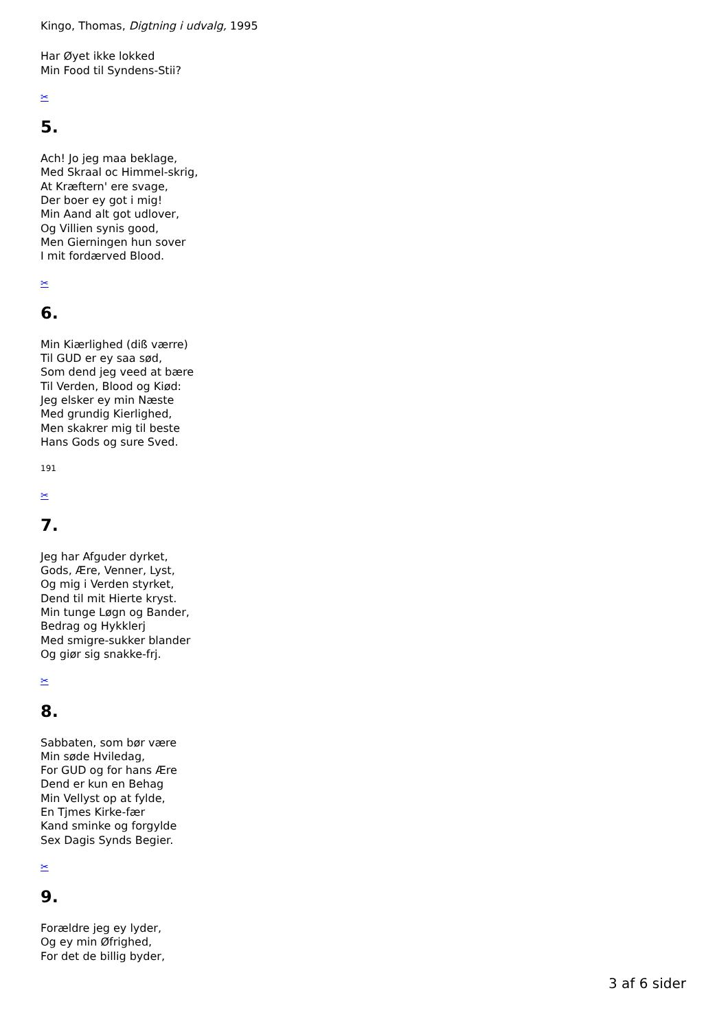Kingo, Thomas, Digtning i udvalg, 1995
Har Øyet ikke lokked
Min Food til Syndens-Stii?
✂
5.
Ach! Jo jeg maa beklage,
Med Skraal oc Himmel-skrig,
At Kræftern' ere svage,
Der boer ey got i mig!
Min Aand alt got udlover,
Og Villien synis good,
Men Gierningen hun sover
I mit fordærved Blood.
✂
6.
Min Kiærlighed (diß værre)
Til GUD er ey saa sød,
Som dend jeg veed at bære
Til Verden, Blood og Kiød:
Jeg elsker ey min Næste
Med grundig Kierlighed,
Men skakrer mig til beste
Hans Gods og sure Sved.
191
✂
7.
Jeg har Afguder dyrket,
Gods, Ære, Venner, Lyst,
Og mig i Verden styrket,
Dend til mit Hierte kryst.
Min tunge Løgn og Bander,
Bedrag og Hykklerj
Med smigre-sukker blander
Og giør sig snakke-frj.
✂
8.
Sabbaten, som bør være
Min søde Hviledag,
For GUD og for hans Ære
Dend er kun en Behag
Min Vellyst op at fylde,
En Tjmes Kirke-fær
Kand sminke og forgylde
Sex Dagis Synds Begier.
✂
9.
Forældre jeg ey lyder,
Og ey min Øfrighed,
For det de billig byder,
3 af 6 sider